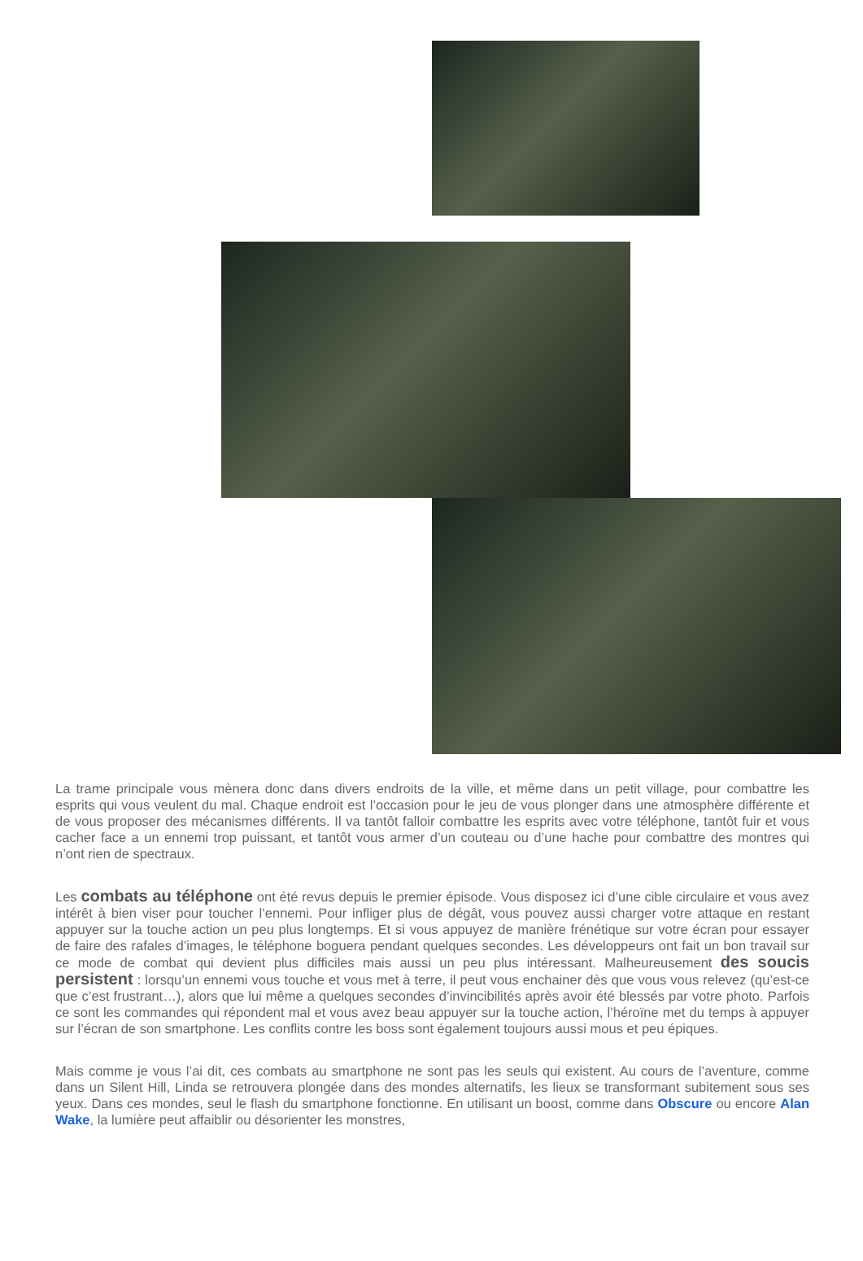La trame principale vous mènera donc dans divers endroits de la ville, et même dans un petit village, pour combattre les esprits qui vous veulent du mal. Chaque endroit est l’occasion pour le jeu de vous plonger dans une atmosphère différente et de vous proposer des mécanismes différents. Il va tantôt falloir combattre les esprits avec votre téléphone, tantôt fuir et vous cacher face a un ennemi trop puissant, et tantôt vous armer d’un couteau ou d’une hache pour combattre des montres qui n’ont rien de spectraux.
Les combats au téléphone ont été revus depuis le premier épisode. Vous disposez ici d’une cible circulaire et vous avez intérêt à bien viser pour toucher l’ennemi. Pour infliger plus de dégât, vous pouvez aussi charger votre attaque en restant appuyer sur la touche action un peu plus longtemps. Et si vous appuyez de manière frénétique sur votre écran pour essayer de faire des rafales d’images, le téléphone boguera pendant quelques secondes. Les développeurs ont fait un bon travail sur ce mode de combat qui devient plus difficiles mais aussi un peu plus intéressant. Malheureusement des soucis persistent : lorsqu’un ennemi vous touche et vous met à terre, il peut vous enchainer dès que vous vous relevez (qu’est-ce que c’est frustrant…), alors que lui même a quelques secondes d’invincibilités après avoir été blessés par votre photo. Parfois ce sont les commandes qui répondent mal et vous avez beau appuyer sur la touche action, l’héroïne met du temps à appuyer sur l’écran de son smartphone. Les conflits contre les boss sont également toujours aussi mous et peu épiques.
Mais comme je vous l’ai dit, ces combats au smartphone ne sont pas les seuls qui existent. Au cours de l’aventure, comme dans un Silent Hill, Linda se retrouvera plongée dans des mondes alternatifs, les lieux se transformant subitement sous ses yeux. Dans ces mondes, seul le flash du smartphone fonctionne. En utilisant un boost, comme dans Obscure ou encore Alan Wake, la lumière peut affaiblir ou désorienter les monstres,